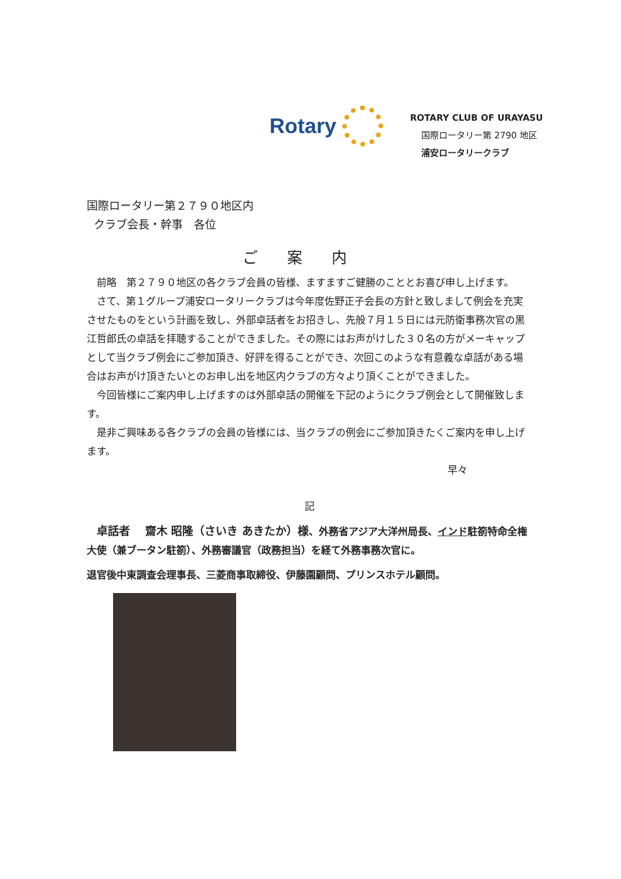Rotary
ROTARY CLUB OF URAYASU
国際ロータリー第 2790 地区
浦安ロータリークラブ
国際ロータリー第２７９０地区内
クラブ会長・幹事　各位
ご案内
　前略　第２７９０地区の各クラブ会員の皆様、ますますご健勝のこととお喜び申し上げます。
　さて、第１グループ浦安ロータリークラブは今年度佐野正子会長の方針と致しまして例会を充実させたものをという計画を致し、外部卓話者をお招きし、先般７月１５日には元防衛事務次官の黒江哲郎氏の卓話を拝聴することができました。その際にはお声がけした３０名の方がメーキャップとして当クラブ例会にご参加頂き、好評を得ることができ、次回このような有意義な卓話がある場合はお声がけ頂きたいとのお申し出を地区内クラブの方々より頂くことができました。
　今回皆様にご案内申し上げますのは外部卓話の開催を下記のようにクラブ例会として開催致します。
　是非ご興味ある各クラブの会員の皆様には、当クラブの例会にご参加頂きたくご案内を申し上げます。
早々
記
　卓話者　 齋木 昭隆（さいき あきたか）様、外務省アジア大洋州局長、インド駐箚特命全権大使（兼ブータン駐箚）、外務審議官（政務担当）を経て外務事務次官に。
退官後中東調査会理事長、三菱商事取締役、伊藤園顧問、プリンスホテル顧問。